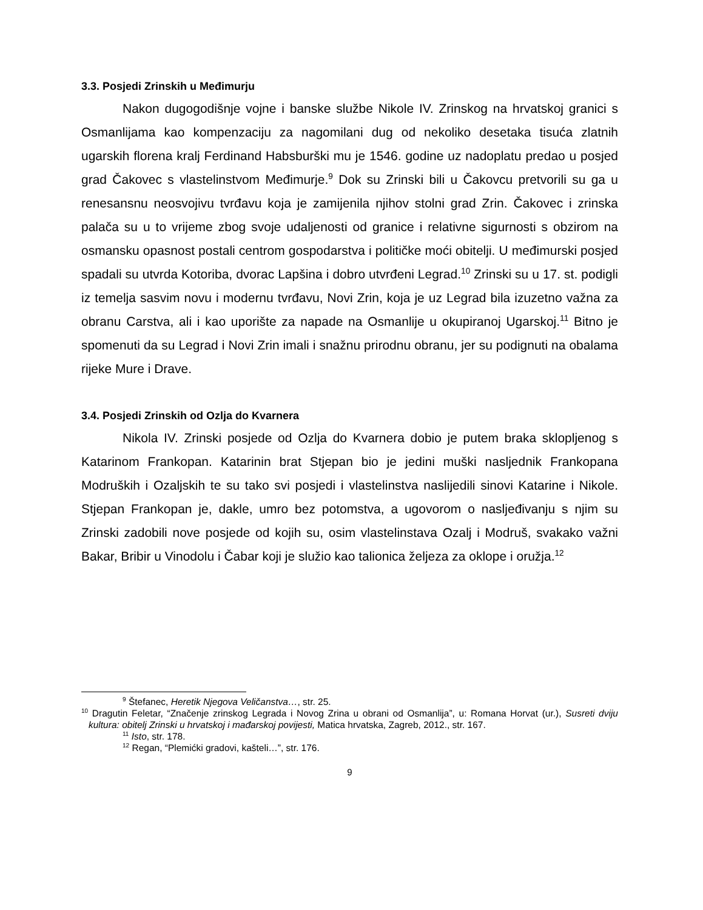3.3. Posjedi Zrinskih u Međimurju
Nakon dugogodišnje vojne i banske službe Nikole IV. Zrinskog na hrvatskoj granici s Osmanlijama kao kompenzaciju za nagomilani dug od nekoliko desetaka tisuća zlatnih ugarskih florena kralj Ferdinand Habsburški mu je 1546. godine uz nadoplatu predao u posjed grad Čakovec s vlastelinstvom Međimurje.<sup>9</sup> Dok su Zrinski bili u Čakovcu pretvorili su ga u renesansnu neosvojivu tvrđavu koja je zamijenila njihov stolni grad Zrin. Čakovec i zrinska palača su u to vrijeme zbog svoje udaljenosti od granice i relativne sigurnosti s obzirom na osmansku opasnost postali centrom gospodarstva i političke moći obitelji. U međimurski posjed spadali su utvrda Kotoriba, dvorac Lapšina i dobro utvrđeni Legrad.<sup>10</sup> Zrinski su u 17. st. podigli iz temelja sasvim novu i modernu tvrđavu, Novi Zrin, koja je uz Legrad bila izuzetno važna za obranu Carstva, ali i kao uporište za napade na Osmanlije u okupiranoj Ugarskoj.<sup>11</sup> Bitno je spomenuti da su Legrad i Novi Zrin imali i snažnu prirodnu obranu, jer su podignuti na obalama rijeke Mure i Drave.
3.4. Posjedi Zrinskih od Ozlja do Kvarnera
Nikola IV. Zrinski posjede od Ozlja do Kvarnera dobio je putem braka sklopljenog s Katarinom Frankopan. Katarinin brat Stjepan bio je jedini muški nasljednik Frankopana Modruških i Ozaljskih te su tako svi posjedi i vlastelinstva naslijedili sinovi Katarine i Nikole. Stjepan Frankopan je, dakle, umro bez potomstva, a ugovorom o nasljeđivanju s njim su Zrinski zadobili nove posjede od kojih su, osim vlastelinstava Ozalj i Modruš, svakako važni Bakar, Bribir u Vinodolu i Čabar koji je služio kao talionica željeza za oklope i oružja.<sup>12</sup>
<sup>9</sup> Štefanec, Heretik Njegova Veličanstva…, str. 25.
<sup>10</sup> Dragutin Feletar, “Značenje zrinskog Legrada i Novog Zrina u obrani od Osmanlija”, u: Romana Horvat (ur.), Susreti dviju kultura: obitelj Zrinski u hrvatskoj i mađarskoj povijesti, Matica hrvatska, Zagreb, 2012., str. 167.
<sup>11</sup> Isto, str. 178.
<sup>12</sup> Regan, “Plemićki gradovi, kašteli…”, str. 176.
9